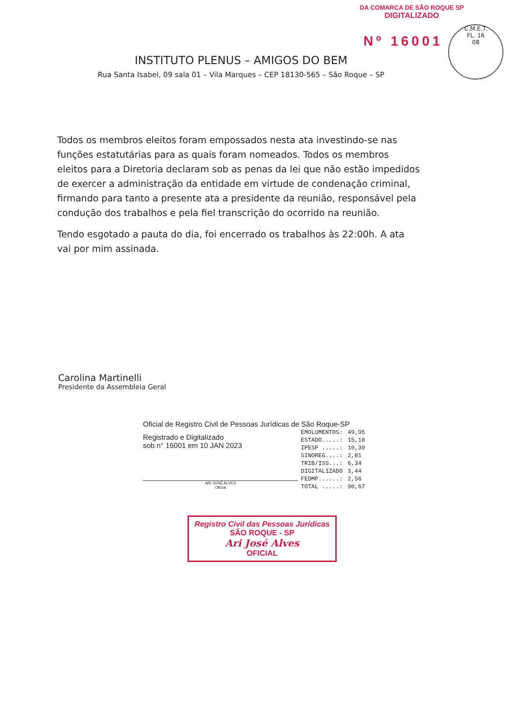DA COMARCA DE SÃO ROQUE SP
DIGITALIZADO
C.M.E.T.
FL. 16
08
Nº 16001
INSTITUTO PLENUS – AMIGOS DO BEM
Rua Santa Isabel, 09 sala 01 – Vila Marques – CEP 18130-565 – São Roque – SP
Todos os membros eleitos foram empossados nesta ata investindo-se nas funções estatutárias para as quais foram nomeados. Todos os membros eleitos para a Diretoria declaram sob as penas da lei que não estão impedidos de exercer a administração da entidade em virtude de condenação criminal, firmando para tanto a presente ata a presidente da reunião, responsável pela condução dos trabalhos e pela fiel transcrição do ocorrido na reunião.
Tendo esgotado a pauta do dia, foi encerrado os trabalhos às 22:00h. A ata vai por mim assinada.
Carolina Martinelli
Presidente da Assembleia Geral
Oficial de Registro Civil de Pessoas Jurídicas de São Roque-SP
Registrado e Digitalizado
sob n° 16001 em 10 JAN 2023
ARI JOSÉ ALVES
Oficial
| EMOLUMENTOS: | 49,95 |
| ESTADO.....: | 15,18 |
| IPESP .....: | 10,39 |
| SINOREG....: | 2,81 |
| TRIB/ISS...: | 6,34 |
| DIGITALIZADO | 3,44 |
| FEDMP......: | 2,56 |
| TOTAL .....: | 90,67 |
Registro Civil das Pessoas Jurídicas
SÃO ROQUE - SP
Ari José Alves
OFICIAL